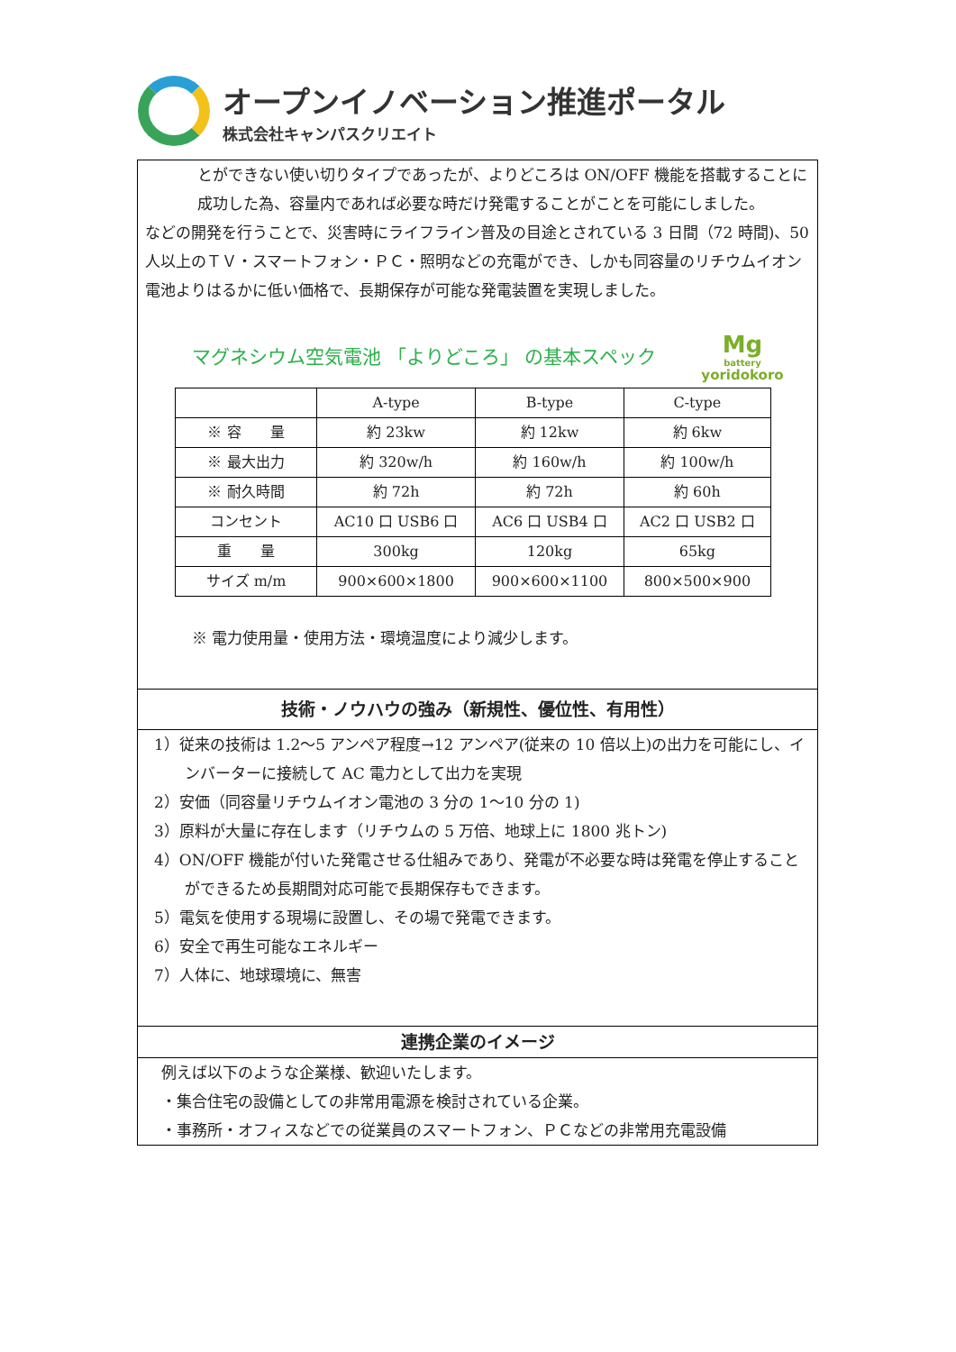オープンイノベーション推進ポータル
株式会社キャンパスクリエイト
とができない使い切りタイプであったが、よりどころは ON/OFF 機能を搭載することに成功した為、容量内であれば必要な時だけ発電することがことを可能にしました。
などの開発を行うことで、災害時にライフライン普及の目途とされている 3 日間（72 時間)、50 人以上のＴＶ・スマートフォン・ＰＣ・照明などの充電ができ、しかも同容量のリチウムイオン電池よりはるかに低い価格で、長期保存が可能な発電装置を実現しました。
マグネシウム空気電池 「よりどころ」 の基本スペック
Mg
battery
yoridokoro
| | A-type | B-type | C-type |
| ※ 容 量 | 約 23kw | 約 12kw | 約 6kw |
| ※ 最大出力 | 約 320w/h | 約 160w/h | 約 100w/h |
| ※ 耐久時間 | 約 72h | 約 72h | 約 60h |
| コンセント | AC10 口 USB6 口 | AC6 口 USB4 口 | AC2 口 USB2 口 |
| 重 量 | 300kg | 120kg | 65kg |
| サイズ m/m | 900×600×1800 | 900×600×1100 | 800×500×900 |
※ 電力使用量・使用方法・環境温度により減少します。
技術・ノウハウの強み（新規性、優位性、有用性）
1）従来の技術は 1.2～5 アンペア程度→12 アンペア(従来の 10 倍以上)の出力を可能にし、インバーターに接続して AC 電力として出力を実現
2）安価（同容量リチウムイオン電池の 3 分の 1～10 分の 1)
3）原料が大量に存在します（リチウムの 5 万倍、地球上に 1800 兆トン)
4）ON/OFF 機能が付いた発電させる仕組みであり、発電が不必要な時は発電を停止することができるため長期間対応可能で長期保存もできます。
5）電気を使用する現場に設置し、その場で発電できます。
6）安全で再生可能なエネルギー
7）人体に、地球環境に、無害
連携企業のイメージ
例えば以下のような企業様、歓迎いたします。
・集合住宅の設備としての非常用電源を検討されている企業。
・事務所・オフィスなどでの従業員のスマートフォン、ＰＣなどの非常用充電設備